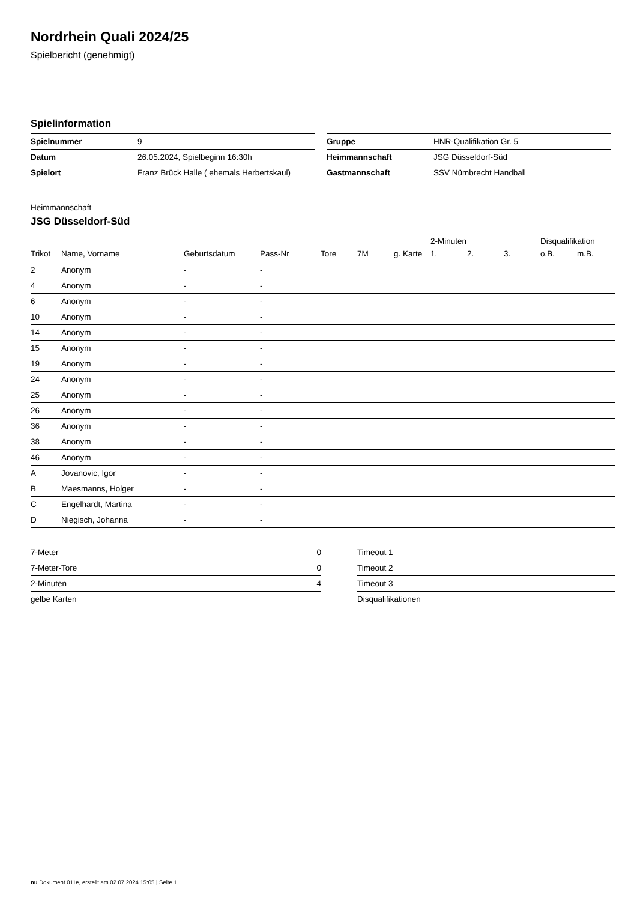Nordrhein Quali 2024/25
Spielbericht (genehmigt)
Spielinformation
| Spielnummer | 9 |
| Datum | 26.05.2024, Spielbeginn 16:30h |
| Spielort | Franz Brück Halle ( ehemals Herbertskaul) |
| Gruppe | HNR-Qualifikation Gr. 5 |
| Heimmannschaft | JSG Düsseldorf-Süd |
| Gastmannschaft | SSV Nümbrecht Handball |
Heimmannschaft
JSG Düsseldorf-Süd
| | | | | | | | 2-Minuten | | | Disqualifikation | |
| --- | --- | --- | --- | --- | --- | --- | --- | --- | --- | --- | --- |
| Trikot | Name, Vorname | Geburtsdatum | Pass-Nr | Tore | 7M | g. Karte | 1. | 2. | 3. | o.B. | m.B. |
| 2 | Anonym | - | - | | | | | | | | |
| 4 | Anonym | - | - | | | | | | | | |
| 6 | Anonym | - | - | | | | | | | | |
| 10 | Anonym | - | - | | | | | | | | |
| 14 | Anonym | - | - | | | | | | | | |
| 15 | Anonym | - | - | | | | | | | | |
| 19 | Anonym | - | - | | | | | | | | |
| 24 | Anonym | - | - | | | | | | | | |
| 25 | Anonym | - | - | | | | | | | | |
| 26 | Anonym | - | - | | | | | | | | |
| 36 | Anonym | - | - | | | | | | | | |
| 38 | Anonym | - | - | | | | | | | | |
| 46 | Anonym | - | - | | | | | | | | |
| A | Jovanovic, Igor | - | - | | | | | | | | |
| B | Maesmanns, Holger | - | - | | | | | | | | |
| C | Engelhardt, Martina | - | - | | | | | | | | |
| D | Niegisch, Johanna | - | - | | | | | | | | |
| 7-Meter | 0 |
| 7-Meter-Tore | 0 |
| 2-Minuten | 4 |
| gelbe Karten | |
| Timeout 1 |
| Timeout 2 |
| Timeout 3 |
| Disqualifikationen |
nu.Dokument 011e, erstellt am 02.07.2024 15:05 | Seite 1